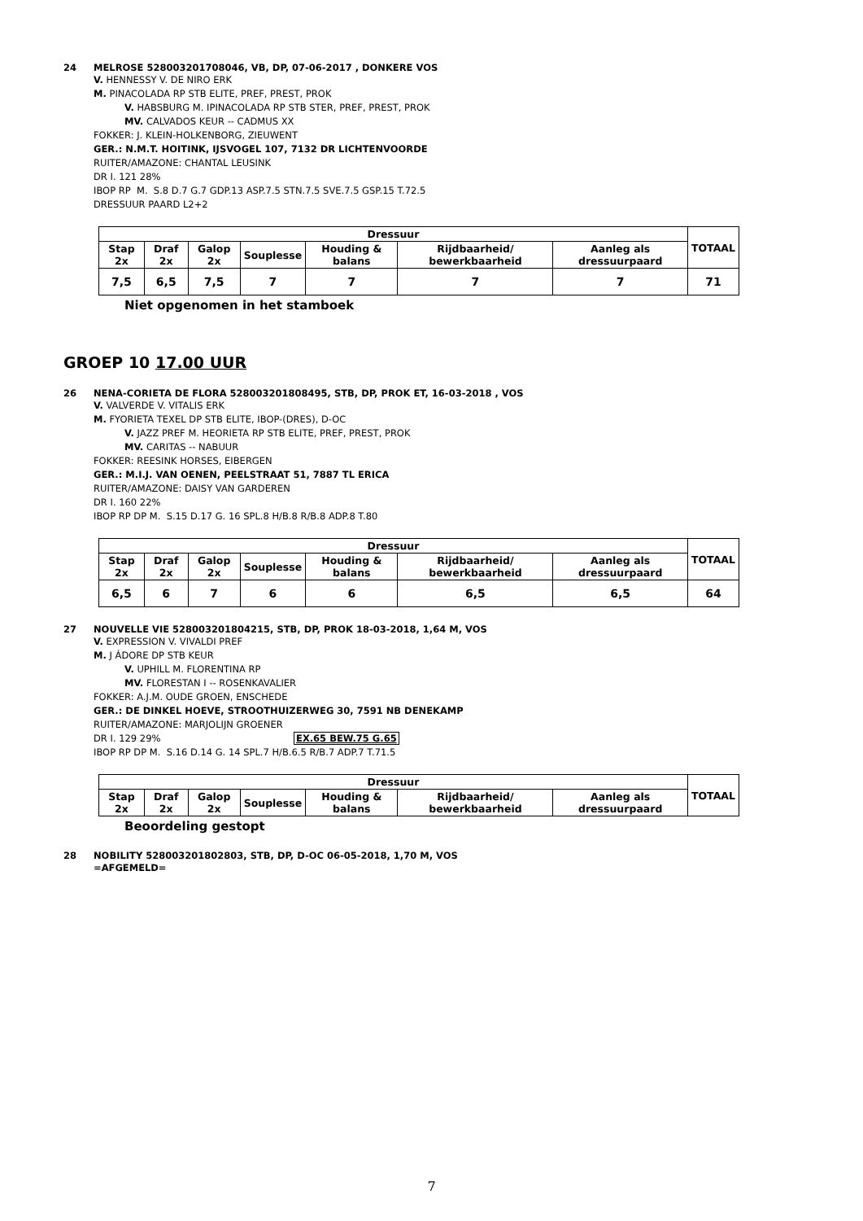24 MELROSE 528003201708046, VB, DP, 07-06-2017 , DONKERE VOS
V. HENNESSY V. DE NIRO ERK
M. PINACOLADA RP STB ELITE, PREF, PREST, PROK
V. HABSBURG M. IPINACOLADA RP STB STER, PREF, PREST, PROK
MV. CALVADOS KEUR -- CADMUS XX
FOKKER: J. KLEIN-HOLKENBORG, ZIEUWENT
GER.: N.M.T. HOITINK, IJSVOGEL 107, 7132 DR LICHTENVOORDE
RUITER/AMAZONE: CHANTAL LEUSINK
DR I. 121 28%
IBOP RP M. S.8 D.7 G.7 GDP.13 ASP.7.5 STN.7.5 SVE.7.5 GSP.15 T.72.5
DRESSUUR PAARD L2+2
| Dressuur | | | | | | | TOTAAL |
| --- | --- | --- | --- | --- | --- | --- | --- |
| Stap 2x | Draf 2x | Galop 2x | Souplesse | Houding & balans | Rijdbaarheid/ bewerkbaarheid | Aanleg als dressuurpaard | |
| 7,5 | 6,5 | 7,5 | 7 | 7 | 7 | 7 | 71 |
Niet opgenomen in het stamboek
GROEP 10 17.00 UUR
26 NENA-CORIETA DE FLORA 528003201808495, STB, DP, PROK ET, 16-03-2018 , VOS
V. VALVERDE V. VITALIS ERK
M. FYORIETA TEXEL DP STB ELITE, IBOP-(DRES), D-OC
V. JAZZ PREF M. HEORIETA RP STB ELITE, PREF, PREST, PROK
MV. CARITAS -- NABUUR
FOKKER: REESINK HORSES, EIBERGEN
GER.: M.I.J. VAN OENEN, PEELSTRAAT 51, 7887 TL ERICA
RUITER/AMAZONE: DAISY VAN GARDEREN
DR I. 160 22%
IBOP RP DP M. S.15 D.17 G. 16 SPL.8 H/B.8 R/B.8 ADP.8 T.80
| Dressuur | | | | | | | TOTAAL |
| --- | --- | --- | --- | --- | --- | --- | --- |
| Stap 2x | Draf 2x | Galop 2x | Souplesse | Houding & balans | Rijdbaarheid/ bewerkbaarheid | Aanleg als dressuurpaard | |
| 6,5 | 6 | 7 | 6 | 6 | 6,5 | 6,5 | 64 |
27 NOUVELLE VIE 528003201804215, STB, DP, PROK 18-03-2018, 1,64 M, VOS
V. EXPRESSION V. VIVALDI PREF
M. J ÁDORE DP STB KEUR
V. UPHILL M. FLORENTINA RP
MV. FLORESTAN I -- ROSENKAVALIER
FOKKER: A.J.M. OUDE GROEN, ENSCHEDE
GER.: DE DINKEL HOEVE, STROOTHUIZERWEG 30, 7591 NB DENEKAMP
RUITER/AMAZONE: MARJOLIJN GROENER
DR I. 129 29% EX.65 BEW.75 G.65
IBOP RP DP M. S.16 D.14 G. 14 SPL.7 H/B.6.5 R/B.7 ADP.7 T.71.5
| Dressuur | | | | | | | TOTAAL |
| --- | --- | --- | --- | --- | --- | --- | --- |
| Stap 2x | Draf 2x | Galop 2x | Souplesse | Houding & balans | Rijdbaarheid/ bewerkbaarheid | Aanleg als dressuurpaard | |
Beoordeling gestopt
28 NOBILITY 528003201802803, STB, DP, D-OC 06-05-2018, 1,70 M, VOS
=AFGEMELD=
7